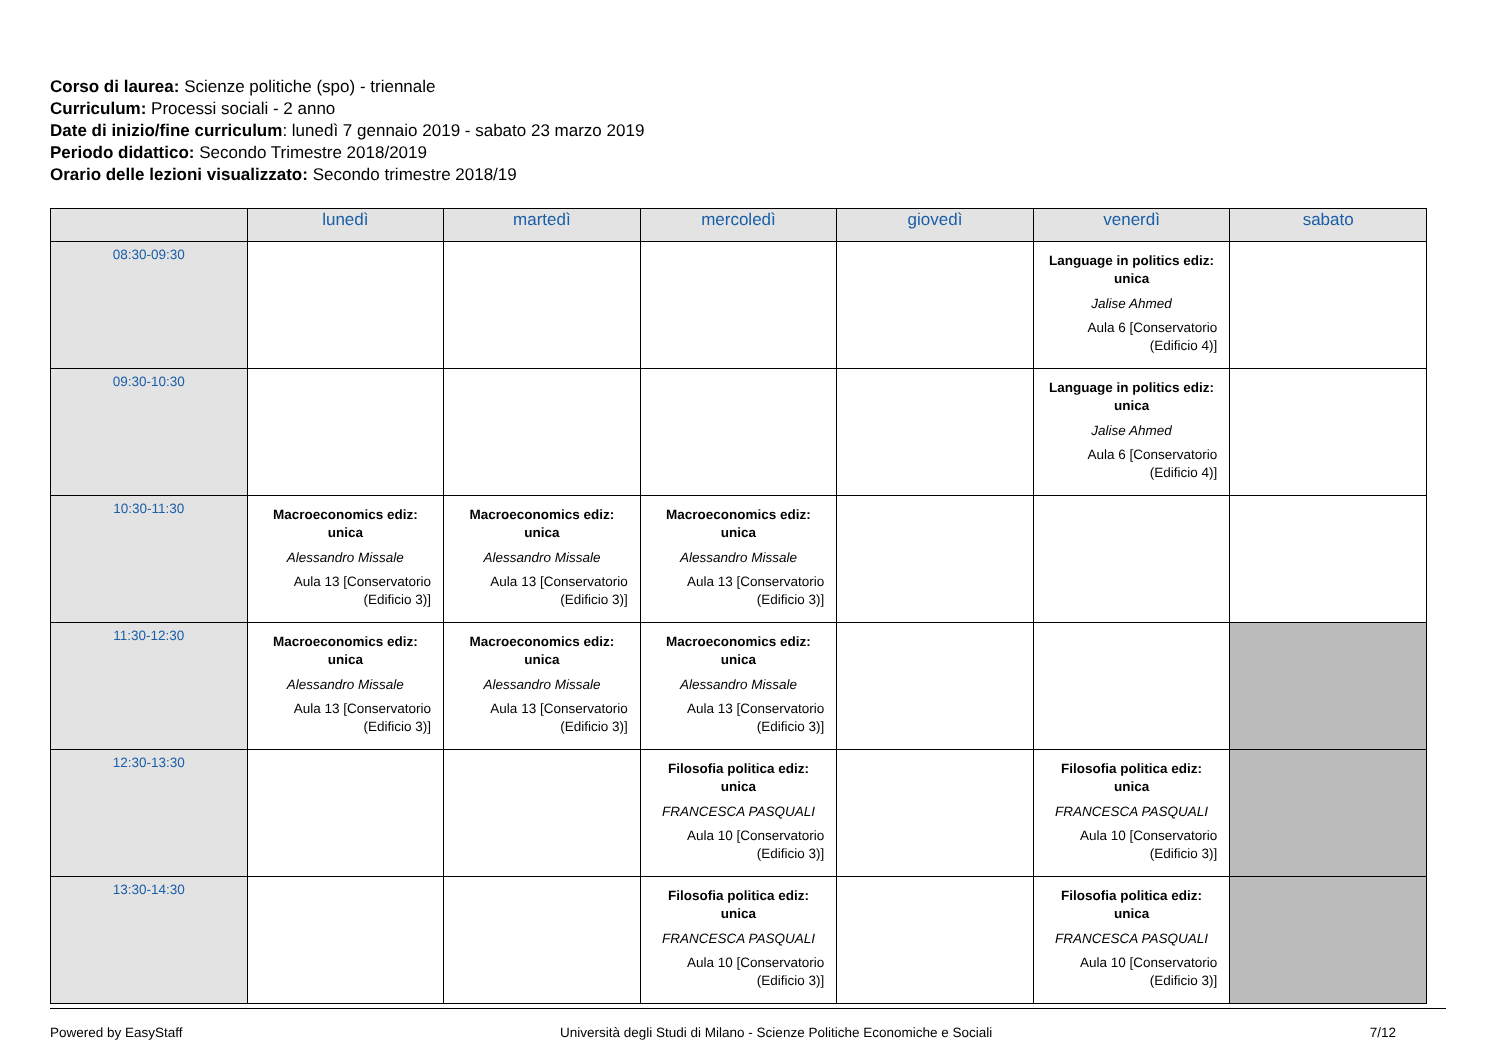Corso di laurea: Scienze politiche (spo) - triennale
Curriculum: Processi sociali - 2 anno
Date di inizio/fine curriculum: lunedì 7 gennaio 2019 - sabato 23 marzo 2019
Periodo didattico: Secondo Trimestre 2018/2019
Orario delle lezioni visualizzato: Secondo trimestre 2018/19
| | lunedì | martedì | mercoledì | giovedì | venerdì | sabato |
| --- | --- | --- | --- | --- | --- | --- |
| 08:30-09:30 | | | | | Language in politics ediz: unica Jalise Ahmed Aula 6 [Conservatorio (Edificio 4)] | |
| 09:30-10:30 | | | | | Language in politics ediz: unica Jalise Ahmed Aula 6 [Conservatorio (Edificio 4)] | |
| 10:30-11:30 | Macroeconomics ediz: unica Alessandro Missale Aula 13 [Conservatorio (Edificio 3)] | Macroeconomics ediz: unica Alessandro Missale Aula 13 [Conservatorio (Edificio 3)] | Macroeconomics ediz: unica Alessandro Missale Aula 13 [Conservatorio (Edificio 3)] | | | |
| 11:30-12:30 | Macroeconomics ediz: unica Alessandro Missale Aula 13 [Conservatorio (Edificio 3)] | Macroeconomics ediz: unica Alessandro Missale Aula 13 [Conservatorio (Edificio 3)] | Macroeconomics ediz: unica Alessandro Missale Aula 13 [Conservatorio (Edificio 3)] | | | |
| 12:30-13:30 | | | Filosofia politica ediz: unica FRANCESCA PASQUALI Aula 10 [Conservatorio (Edificio 3)] | | Filosofia politica ediz: unica FRANCESCA PASQUALI Aula 10 [Conservatorio (Edificio 3)] | |
| 13:30-14:30 | | | Filosofia politica ediz: unica FRANCESCA PASQUALI Aula 10 [Conservatorio (Edificio 3)] | | Filosofia politica ediz: unica FRANCESCA PASQUALI Aula 10 [Conservatorio (Edificio 3)] | |
Powered by EasyStaff Università degli Studi di Milano - Scienze Politiche Economiche e Sociali 7/12